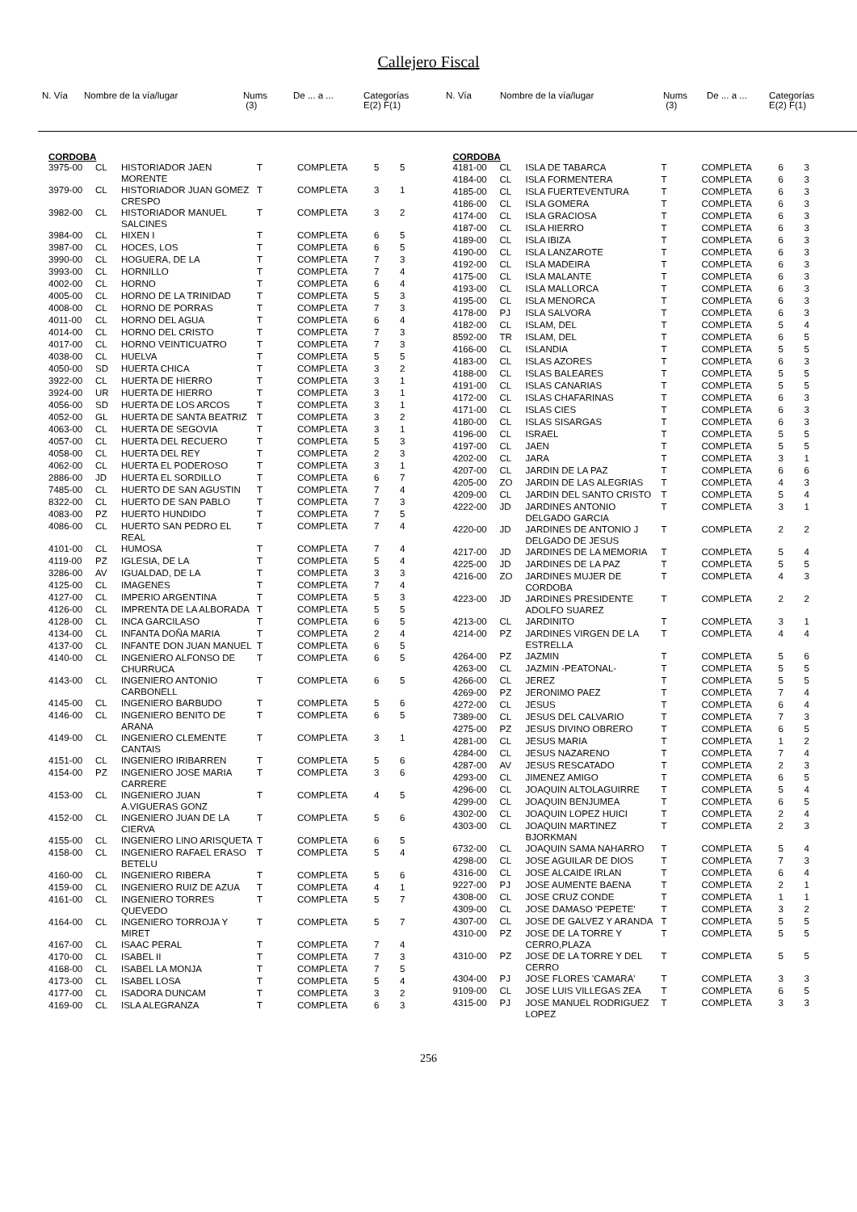Callejero Fiscal
| N. Vía | Nombre de la vía/lugar | Nums (3) | De ... a ... | Categorías E(2) F(1) |
| N. Vía | Nombre de la vía/lugar | Nums (3) | De ... a ... | Categorías E(2) F(1) |
CORDOBA
| 3975-00 | CL | HISTORIADOR JAEN MORENTE | T | COMPLETA | 5 | 5 |
| 3979-00 | CL | HISTORIADOR JUAN GOMEZ CRESPO | T | COMPLETA | 3 | 1 |
| 3982-00 | CL | HISTORIADOR MANUEL SALCINES | T | COMPLETA | 3 | 2 |
| 3984-00 | CL | HIXEN I | T | COMPLETA | 6 | 5 |
| 3987-00 | CL | HOCES, LOS | T | COMPLETA | 6 | 5 |
| 3990-00 | CL | HOGUERA, DE LA | T | COMPLETA | 7 | 3 |
| 3993-00 | CL | HORNILLO | T | COMPLETA | 7 | 4 |
| 4002-00 | CL | HORNO | T | COMPLETA | 6 | 4 |
| 4005-00 | CL | HORNO DE LA TRINIDAD | T | COMPLETA | 5 | 3 |
| 4008-00 | CL | HORNO DE PORRAS | T | COMPLETA | 7 | 3 |
| 4011-00 | CL | HORNO DEL AGUA | T | COMPLETA | 6 | 4 |
| 4014-00 | CL | HORNO DEL CRISTO | T | COMPLETA | 7 | 3 |
| 4017-00 | CL | HORNO VEINTICUATRO | T | COMPLETA | 7 | 3 |
| 4038-00 | CL | HUELVA | T | COMPLETA | 5 | 5 |
| 4050-00 | SD | HUERTA CHICA | T | COMPLETA | 3 | 2 |
| 3922-00 | CL | HUERTA DE HIERRO | T | COMPLETA | 3 | 1 |
| 3924-00 | UR | HUERTA DE HIERRO | T | COMPLETA | 3 | 1 |
| 4056-00 | SD | HUERTA DE LOS ARCOS | T | COMPLETA | 3 | 1 |
| 4052-00 | GL | HUERTA DE SANTA BEATRIZ | T | COMPLETA | 3 | 2 |
| 4063-00 | CL | HUERTA DE SEGOVIA | T | COMPLETA | 3 | 1 |
| 4057-00 | CL | HUERTA DEL RECUERO | T | COMPLETA | 5 | 3 |
| 4058-00 | CL | HUERTA DEL REY | T | COMPLETA | 2 | 3 |
| 4062-00 | CL | HUERTA EL PODEROSO | T | COMPLETA | 3 | 1 |
| 2886-00 | JD | HUERTA EL SORDILLO | T | COMPLETA | 6 | 7 |
| 7485-00 | CL | HUERTO DE SAN AGUSTIN | T | COMPLETA | 7 | 4 |
| 8322-00 | CL | HUERTO DE SAN PABLO | T | COMPLETA | 7 | 3 |
| 4083-00 | PZ | HUERTO HUNDIDO | T | COMPLETA | 7 | 5 |
| 4086-00 | CL | HUERTO SAN PEDRO EL REAL | T | COMPLETA | 7 | 4 |
| 4101-00 | CL | HUMOSA | T | COMPLETA | 7 | 4 |
| 4119-00 | PZ | IGLESIA, DE LA | T | COMPLETA | 5 | 4 |
| 3286-00 | AV | IGUALDAD, DE LA | T | COMPLETA | 3 | 3 |
| 4125-00 | CL | IMAGENES | T | COMPLETA | 7 | 4 |
| 4127-00 | CL | IMPERIO ARGENTINA | T | COMPLETA | 5 | 3 |
| 4126-00 | CL | IMPRENTA DE LA ALBORADA | T | COMPLETA | 5 | 5 |
| 4128-00 | CL | INCA GARCILASO | T | COMPLETA | 6 | 5 |
| 4134-00 | CL | INFANTA DOÑA MARIA | T | COMPLETA | 2 | 4 |
| 4137-00 | CL | INFANTE DON JUAN MANUEL | T | COMPLETA | 6 | 5 |
| 4140-00 | CL | INGENIERO ALFONSO DE CHURRUCA | T | COMPLETA | 6 | 5 |
| 4143-00 | CL | INGENIERO ANTONIO CARBONELL | T | COMPLETA | 6 | 5 |
| 4145-00 | CL | INGENIERO BARBUDO | T | COMPLETA | 5 | 6 |
| 4146-00 | CL | INGENIERO BENITO DE ARANA | T | COMPLETA | 6 | 5 |
| 4149-00 | CL | INGENIERO CLEMENTE CANTAIS | T | COMPLETA | 3 | 1 |
| 4151-00 | CL | INGENIERO IRIBARREN | T | COMPLETA | 5 | 6 |
| 4154-00 | PZ | INGENIERO JOSE MARIA CARRERE | T | COMPLETA | 3 | 6 |
| 4153-00 | CL | INGENIERO JUAN A.VIGUERAS GONZ | T | COMPLETA | 4 | 5 |
| 4152-00 | CL | INGENIERO JUAN DE LA CIERVA | T | COMPLETA | 5 | 6 |
| 4155-00 | CL | INGENIERO LINO ARISQUETA | T | COMPLETA | 6 | 5 |
| 4158-00 | CL | INGENIERO RAFAEL ERASO BETELU | T | COMPLETA | 5 | 4 |
| 4160-00 | CL | INGENIERO RIBERA | T | COMPLETA | 5 | 6 |
| 4159-00 | CL | INGENIERO RUIZ DE AZUA | T | COMPLETA | 4 | 1 |
| 4161-00 | CL | INGENIERO TORRES QUEVEDO | T | COMPLETA | 5 | 7 |
| 4164-00 | CL | INGENIERO TORROJA Y MIRET | T | COMPLETA | 5 | 7 |
| 4167-00 | CL | ISAAC PERAL | T | COMPLETA | 7 | 4 |
| 4170-00 | CL | ISABEL II | T | COMPLETA | 7 | 3 |
| 4168-00 | CL | ISABEL LA MONJA | T | COMPLETA | 7 | 5 |
| 4173-00 | CL | ISABEL LOSA | T | COMPLETA | 5 | 4 |
| 4177-00 | CL | ISADORA DUNCAM | T | COMPLETA | 3 | 2 |
| 4169-00 | CL | ISLA ALEGRANZA | T | COMPLETA | 6 | 3 |
CORDOBA
| 4181-00 | CL | ISLA DE TABARCA | T | COMPLETA | 6 | 3 |
| 4184-00 | CL | ISLA FORMENTERA | T | COMPLETA | 6 | 3 |
| 4185-00 | CL | ISLA FUERTEVENTURA | T | COMPLETA | 6 | 3 |
| 4186-00 | CL | ISLA GOMERA | T | COMPLETA | 6 | 3 |
| 4174-00 | CL | ISLA GRACIOSA | T | COMPLETA | 6 | 3 |
| 4187-00 | CL | ISLA HIERRO | T | COMPLETA | 6 | 3 |
| 4189-00 | CL | ISLA IBIZA | T | COMPLETA | 6 | 3 |
| 4190-00 | CL | ISLA LANZAROTE | T | COMPLETA | 6 | 3 |
| 4192-00 | CL | ISLA MADEIRA | T | COMPLETA | 6 | 3 |
| 4175-00 | CL | ISLA MALANTE | T | COMPLETA | 6 | 3 |
| 4193-00 | CL | ISLA MALLORCA | T | COMPLETA | 6 | 3 |
| 4195-00 | CL | ISLA MENORCA | T | COMPLETA | 6 | 3 |
| 4178-00 | PJ | ISLA SALVORA | T | COMPLETA | 6 | 3 |
| 4182-00 | CL | ISLAM, DEL | T | COMPLETA | 5 | 4 |
| 8592-00 | TR | ISLAM, DEL | T | COMPLETA | 6 | 5 |
| 4166-00 | CL | ISLANDIA | T | COMPLETA | 5 | 5 |
| 4183-00 | CL | ISLAS AZORES | T | COMPLETA | 6 | 3 |
| 4188-00 | CL | ISLAS BALEARES | T | COMPLETA | 5 | 5 |
| 4191-00 | CL | ISLAS CANARIAS | T | COMPLETA | 5 | 5 |
| 4172-00 | CL | ISLAS CHAFARINAS | T | COMPLETA | 6 | 3 |
| 4171-00 | CL | ISLAS CIES | T | COMPLETA | 6 | 3 |
| 4180-00 | CL | ISLAS SISARGAS | T | COMPLETA | 6 | 3 |
| 4196-00 | CL | ISRAEL | T | COMPLETA | 5 | 5 |
| 4197-00 | CL | JAEN | T | COMPLETA | 5 | 5 |
| 4202-00 | CL | JARA | T | COMPLETA | 3 | 1 |
| 4207-00 | CL | JARDIN DE LA PAZ | T | COMPLETA | 6 | 6 |
| 4205-00 | ZO | JARDIN DE LAS ALEGRIAS | T | COMPLETA | 4 | 3 |
| 4209-00 | CL | JARDIN DEL SANTO CRISTO | T | COMPLETA | 5 | 4 |
| 4222-00 | JD | JARDINES ANTONIO DELGADO GARCIA | T | COMPLETA | 3 | 1 |
| 4220-00 | JD | JARDINES DE ANTONIO J DELGADO DE JESUS | T | COMPLETA | 2 | 2 |
| 4217-00 | JD | JARDINES DE LA MEMORIA | T | COMPLETA | 5 | 4 |
| 4225-00 | JD | JARDINES DE LA PAZ | T | COMPLETA | 5 | 5 |
| 4216-00 | ZO | JARDINES MUJER DE CORDOBA | T | COMPLETA | 4 | 3 |
| 4223-00 | JD | JARDINES PRESIDENTE ADOLFO SUAREZ | T | COMPLETA | 2 | 2 |
| 4213-00 | CL | JARDINITO | T | COMPLETA | 3 | 1 |
| 4214-00 | PZ | JARDINES VIRGEN DE LA ESTRELLA | T | COMPLETA | 4 | 4 |
| 4264-00 | PZ | JAZMIN | T | COMPLETA | 5 | 6 |
| 4263-00 | CL | JAZMIN -PEATONAL- | T | COMPLETA | 5 | 5 |
| 4266-00 | CL | JEREZ | T | COMPLETA | 5 | 5 |
| 4269-00 | PZ | JERONIMO PAEZ | T | COMPLETA | 7 | 4 |
| 4272-00 | CL | JESUS | T | COMPLETA | 6 | 4 |
| 7389-00 | CL | JESUS DEL CALVARIO | T | COMPLETA | 7 | 3 |
| 4275-00 | PZ | JESUS DIVINO OBRERO | T | COMPLETA | 6 | 5 |
| 4281-00 | CL | JESUS MARIA | T | COMPLETA | 1 | 2 |
| 4284-00 | CL | JESUS NAZARENO | T | COMPLETA | 7 | 4 |
| 4287-00 | AV | JESUS RESCATADO | T | COMPLETA | 2 | 3 |
| 4293-00 | CL | JIMENEZ AMIGO | T | COMPLETA | 6 | 5 |
| 4296-00 | CL | JOAQUIN ALTOLAGUIRRE | T | COMPLETA | 5 | 4 |
| 4299-00 | CL | JOAQUIN BENJUMEA | T | COMPLETA | 6 | 5 |
| 4302-00 | CL | JOAQUIN LOPEZ HUICI | T | COMPLETA | 2 | 4 |
| 4303-00 | CL | JOAQUIN MARTINEZ BJORKMAN | T | COMPLETA | 2 | 3 |
| 6732-00 | CL | JOAQUIN SAMA NAHARRO | T | COMPLETA | 5 | 4 |
| 4298-00 | CL | JOSE AGUILAR DE DIOS | T | COMPLETA | 7 | 3 |
| 4316-00 | CL | JOSE ALCAIDE IRLAN | T | COMPLETA | 6 | 4 |
| 9227-00 | PJ | JOSE AUMENTE BAENA | T | COMPLETA | 2 | 1 |
| 4308-00 | CL | JOSE CRUZ CONDE | T | COMPLETA | 1 | 1 |
| 4309-00 | CL | JOSE DAMASO 'PEPETE' | T | COMPLETA | 3 | 2 |
| 4307-00 | CL | JOSE DE GALVEZ Y ARANDA | T | COMPLETA | 5 | 5 |
| 4310-00 | PZ | JOSE DE LA TORRE Y CERRO,PLAZA | T | COMPLETA | 5 | 5 |
| 4310-00 | PZ | JOSE DE LA TORRE Y DEL CERRO | T | COMPLETA | 5 | 5 |
| 4304-00 | PJ | JOSE FLORES 'CAMARA' | T | COMPLETA | 3 | 3 |
| 9109-00 | CL | JOSE LUIS VILLEGAS ZEA | T | COMPLETA | 6 | 5 |
| 4315-00 | PJ | JOSE MANUEL RODRIGUEZ LOPEZ | T | COMPLETA | 3 | 3 |
256